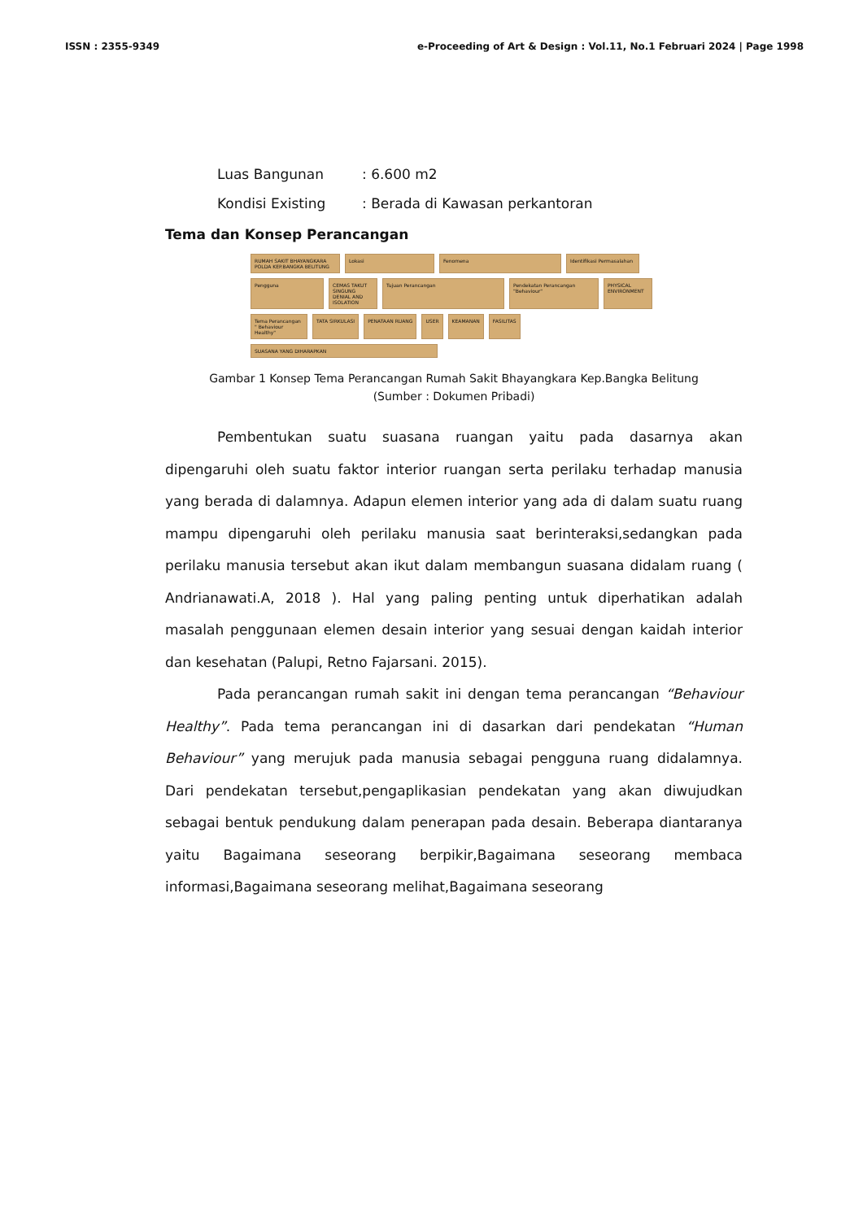ISSN : 2355-9349 e-Proceeding of Art & Design : Vol.11, No.1 Februari 2024 | Page 1998
Luas Bangunan: 6.600 m2
Kondisi Existing: Berada di Kawasan perkantoran
Tema dan Konsep Perancangan
RUMAH SAKIT BHAYANGKARA POLDA KEP.BANGKA BELITUNG
Lokasi
Fenomena
Identifikasi Permasalahan
Pengguna
CEMAS TAKUT SINGUNG DENIAL AND ISOLATION
Tujuan Perancangan
Pendekatan Perancangan "Behaviour"
PHYSICAL ENVIRONMENT
Tema Perancangan " Behaviour Healthy"
TATA SIRKULASI
PENATAAN RUANG
USER
KEAMANAN
FASILITAS
SUASANA YANG DIHARAPKAN
Gambar 1 Konsep Tema Perancangan Rumah Sakit Bhayangkara Kep.Bangka Belitung
(Sumber : Dokumen Pribadi)
Pembentukan suatu suasana ruangan yaitu pada dasarnya akan dipengaruhi oleh suatu faktor interior ruangan serta perilaku terhadap manusia yang berada di dalamnya. Adapun elemen interior yang ada di dalam suatu ruang mampu dipengaruhi oleh perilaku manusia saat berinteraksi,sedangkan pada perilaku manusia tersebut akan ikut dalam membangun suasana didalam ruang ( Andrianawati.A, 2018 ). Hal yang paling penting untuk diperhatikan adalah masalah penggunaan elemen desain interior yang sesuai dengan kaidah interior dan kesehatan (Palupi, Retno Fajarsani. 2015).
Pada perancangan rumah sakit ini dengan tema perancangan “Behaviour Healthy”. Pada tema perancangan ini di dasarkan dari pendekatan “Human Behaviour” yang merujuk pada manusia sebagai pengguna ruang didalamnya. Dari pendekatan tersebut,pengaplikasian pendekatan yang akan diwujudkan sebagai bentuk pendukung dalam penerapan pada desain. Beberapa diantaranya yaitu Bagaimana seseorang berpikir,Bagaimana seseorang membaca informasi,Bagaimana seseorang melihat,Bagaimana seseorang